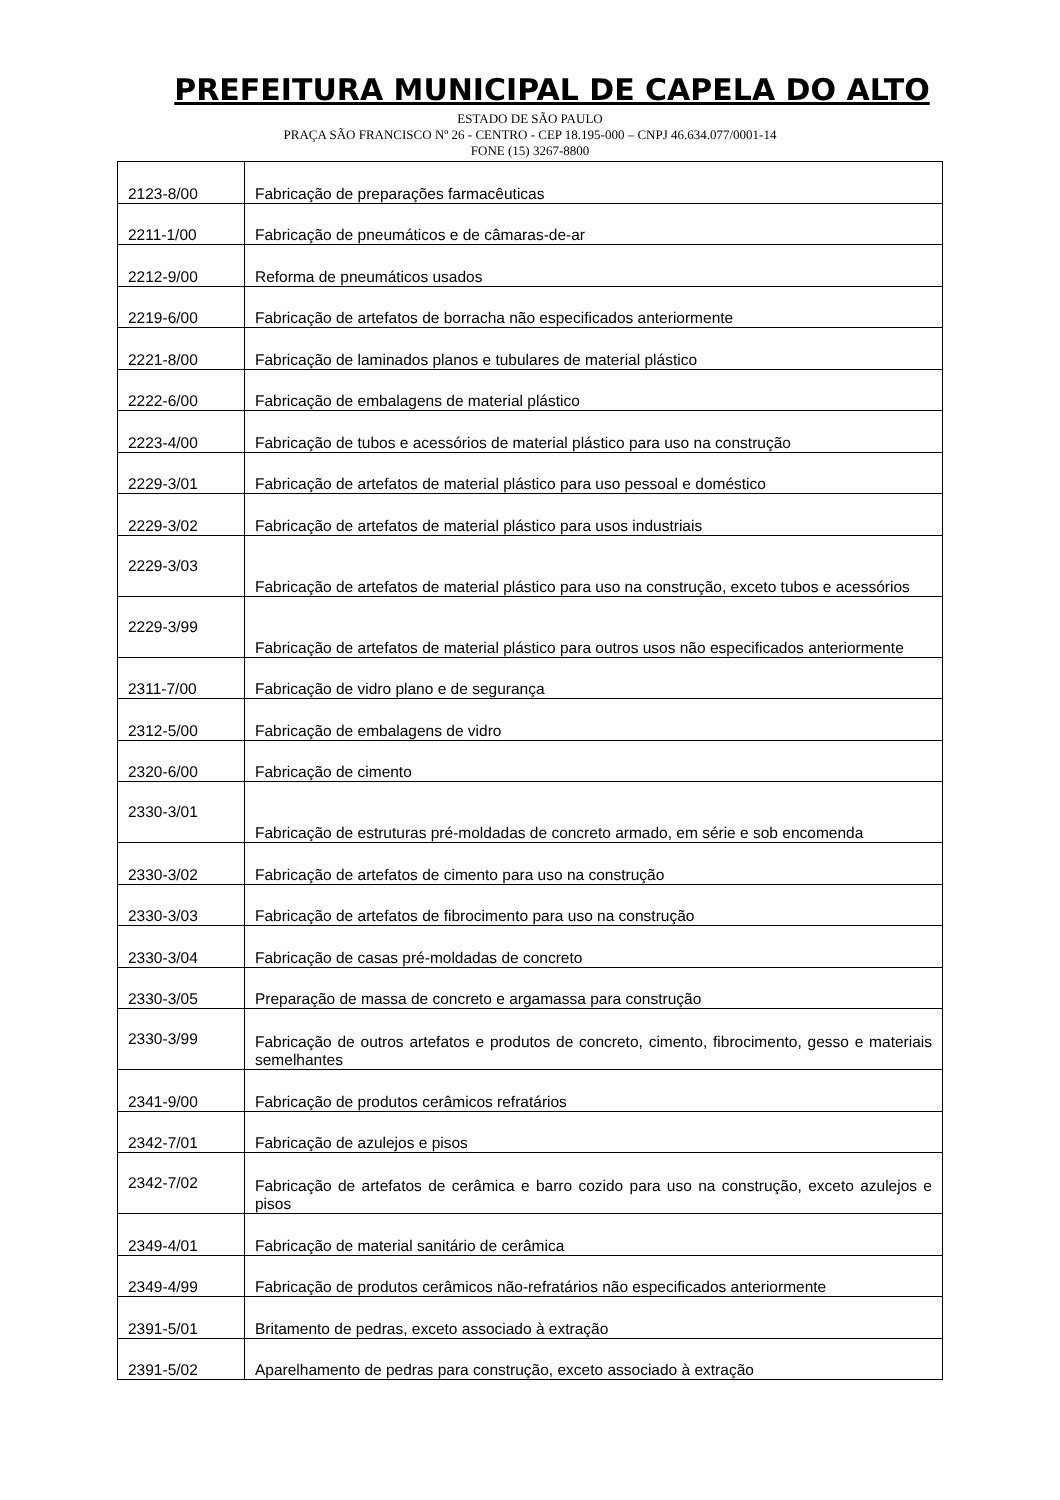PREFEITURA MUNICIPAL DE CAPELA DO ALTO
ESTADO DE SÃO PAULO
PRAÇA SÃO FRANCISCO Nº 26 - CENTRO - CEP 18.195-000 – CNPJ 46.634.077/0001-14
FONE (15) 3267-8800
| 2123-8/00 | Fabricação de preparações farmacêuticas |
| 2211-1/00 | Fabricação de pneumáticos e de câmaras-de-ar |
| 2212-9/00 | Reforma de pneumáticos usados |
| 2219-6/00 | Fabricação de artefatos de borracha não especificados anteriormente |
| 2221-8/00 | Fabricação de laminados planos e tubulares de material plástico |
| 2222-6/00 | Fabricação de embalagens de material plástico |
| 2223-4/00 | Fabricação de tubos e acessórios de material plástico para uso na construção |
| 2229-3/01 | Fabricação de artefatos de material plástico para uso pessoal e doméstico |
| 2229-3/02 | Fabricação de artefatos de material plástico para usos industriais |
| 2229-3/03 | Fabricação de artefatos de material plástico para uso na construção, exceto tubos e acessórios |
| 2229-3/99 | Fabricação de artefatos de material plástico para outros usos não especificados anteriormente |
| 2311-7/00 | Fabricação de vidro plano e de segurança |
| 2312-5/00 | Fabricação de embalagens de vidro |
| 2320-6/00 | Fabricação de cimento |
| 2330-3/01 | Fabricação de estruturas pré-moldadas de concreto armado, em série e sob encomenda |
| 2330-3/02 | Fabricação de artefatos de cimento para uso na construção |
| 2330-3/03 | Fabricação de artefatos de fibrocimento para uso na construção |
| 2330-3/04 | Fabricação de casas pré-moldadas de concreto |
| 2330-3/05 | Preparação de massa de concreto e argamassa para construção |
| 2330-3/99 | Fabricação de outros artefatos e produtos de concreto, cimento, fibrocimento, gesso e materiais semelhantes |
| 2341-9/00 | Fabricação de produtos cerâmicos refratários |
| 2342-7/01 | Fabricação de azulejos e pisos |
| 2342-7/02 | Fabricação de artefatos de cerâmica e barro cozido para uso na construção, exceto azulejos e pisos |
| 2349-4/01 | Fabricação de material sanitário de cerâmica |
| 2349-4/99 | Fabricação de produtos cerâmicos não-refratários não especificados anteriormente |
| 2391-5/01 | Britamento de pedras, exceto associado à extração |
| 2391-5/02 | Aparelhamento de pedras para construção, exceto associado à extração |